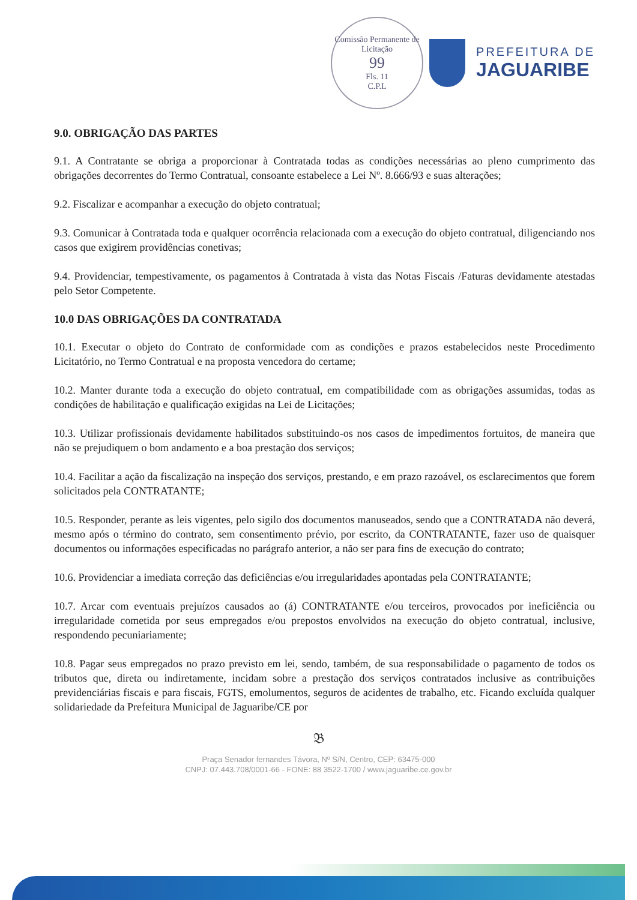Comissão Permanente de Licitação
99
Fls. 11
C.P.L
PREFEITURA DE
JAGUARIBE
9.0. OBRIGAÇÃO DAS PARTES
9.1. A Contratante se obriga a proporcionar à Contratada todas as condições necessárias ao pleno cumprimento das obrigações decorrentes do Termo Contratual, consoante estabelece a Lei Nº. 8.666/93 e suas alterações;
9.2. Fiscalizar e acompanhar a execução do objeto contratual;
9.3. Comunicar à Contratada toda e qualquer ocorrência relacionada com a execução do objeto contratual, diligenciando nos casos que exigirem providências conetivas;
9.4. Providenciar, tempestivamente, os pagamentos à Contratada à vista das Notas Fiscais /Faturas devidamente atestadas pelo Setor Competente.
10.0 DAS OBRIGAÇÕES DA CONTRATADA
10.1. Executar o objeto do Contrato de conformidade com as condições e prazos estabelecidos neste Procedimento Licitatório, no Termo Contratual e na proposta vencedora do certame;
10.2. Manter durante toda a execução do objeto contratual, em compatibilidade com as obrigações assumidas, todas as condições de habilitação e qualificação exigidas na Lei de Licitações;
10.3. Utilizar profissionais devidamente habilitados substituindo-os nos casos de impedimentos fortuitos, de maneira que não se prejudiquem o bom andamento e a boa prestação dos serviços;
10.4. Facilitar a ação da fiscalização na inspeção dos serviços, prestando, e em prazo razoável, os esclarecimentos que forem solicitados pela CONTRATANTE;
10.5. Responder, perante as leis vigentes, pelo sigilo dos documentos manuseados, sendo que a CONTRATADA não deverá, mesmo após o término do contrato, sem consentimento prévio, por escrito, da CONTRATANTE, fazer uso de quaisquer documentos ou informações especificadas no parágrafo anterior, a não ser para fins de execução do contrato;
10.6. Providenciar a imediata correção das deficiências e/ou irregularidades apontadas pela CONTRATANTE;
10.7. Arcar com eventuais prejuízos causados ao (á) CONTRATANTE e/ou terceiros, provocados por ineficiência ou irregularidade cometida por seus empregados e/ou prepostos envolvidos na execução do objeto contratual, inclusive, respondendo pecuniariamente;
10.8. Pagar seus empregados no prazo previsto em lei, sendo, também, de sua responsabilidade o pagamento de todos os tributos que, direta ou indiretamente, incidam sobre a prestação dos serviços contratados inclusive as contribuições previdenciárias fiscais e para fiscais, FGTS, emolumentos, seguros de acidentes de trabalho, etc. Ficando excluída qualquer solidariedade da Prefeitura Municipal de Jaguaribe/CE por
𝔅
Praça Senador fernandes Távora, Nº S/N, Centro, CEP: 63475-000
CNPJ: 07.443.708/0001-66 - FONE: 88 3522-1700 / www.jaguaribe.ce.gov.br